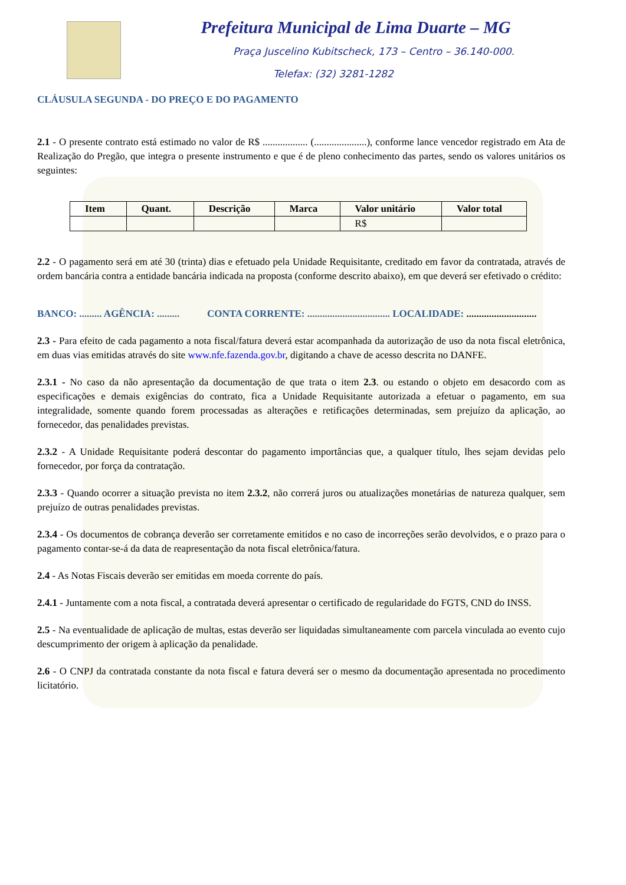Prefeitura Municipal de Lima Duarte – MG
Praça Juscelino Kubitscheck, 173 – Centro – 36.140-000.
Telefax: (32) 3281-1282
CLÁUSULA SEGUNDA - DO PREÇO E DO PAGAMENTO
2.1 - O presente contrato está estimado no valor de R$ .................. (.....................), conforme lance vencedor registrado em Ata de Realização do Pregão, que integra o presente instrumento e que é de pleno conhecimento das partes, sendo os valores unitários os seguintes:
| Item | Quant. | Descrição | Marca | Valor unitário | Valor total |
| --- | --- | --- | --- | --- | --- |
| | | | | R$ | |
2.2 - O pagamento será em até 30 (trinta) dias e efetuado pela Unidade Requisitante, creditado em favor da contratada, através de ordem bancária contra a entidade bancária indicada na proposta (conforme descrito abaixo), em que deverá ser efetivado o crédito:
BANCO: ......... AGÊNCIA: ......... CONTA CORRENTE: ................................. LOCALIDADE: ............................
2.3 - Para efeito de cada pagamento a nota fiscal/fatura deverá estar acompanhada da autorização de uso da nota fiscal eletrônica, em duas vias emitidas através do site www.nfe.fazenda.gov.br, digitando a chave de acesso descrita no DANFE.
2.3.1 - No caso da não apresentação da documentação de que trata o item 2.3. ou estando o objeto em desacordo com as especificações e demais exigências do contrato, fica a Unidade Requisitante autorizada a efetuar o pagamento, em sua integralidade, somente quando forem processadas as alterações e retificações determinadas, sem prejuízo da aplicação, ao fornecedor, das penalidades previstas.
2.3.2 - A Unidade Requisitante poderá descontar do pagamento importâncias que, a qualquer título, lhes sejam devidas pelo fornecedor, por força da contratação.
2.3.3 - Quando ocorrer a situação prevista no item 2.3.2, não correrá juros ou atualizações monetárias de natureza qualquer, sem prejuízo de outras penalidades previstas.
2.3.4 - Os documentos de cobrança deverão ser corretamente emitidos e no caso de incorreções serão devolvidos, e o prazo para o pagamento contar-se-á da data de reapresentação da nota fiscal eletrônica/fatura.
2.4 - As Notas Fiscais deverão ser emitidas em moeda corrente do país.
2.4.1 - Juntamente com a nota fiscal, a contratada deverá apresentar o certificado de regularidade do FGTS, CND do INSS.
2.5 - Na eventualidade de aplicação de multas, estas deverão ser liquidadas simultaneamente com parcela vinculada ao evento cujo descumprimento der origem à aplicação da penalidade.
2.6 - O CNPJ da contratada constante da nota fiscal e fatura deverá ser o mesmo da documentação apresentada no procedimento licitatório.